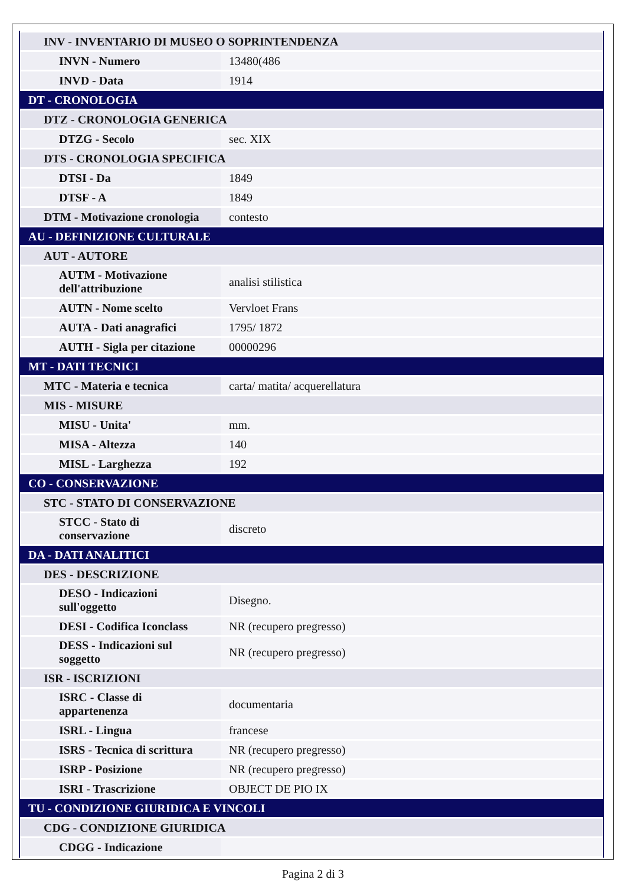| INV - INVENTARIO DI MUSEO O SOPRINTENDENZA | |
| INVN - Numero | 13480(486 |
| INVD - Data | 1914 |
| DT - CRONOLOGIA | |
| DTZ - CRONOLOGIA GENERICA | |
| DTZG - Secolo | sec. XIX |
| DTS - CRONOLOGIA SPECIFICA | |
| DTSI - Da | 1849 |
| DTSF - A | 1849 |
| DTM - Motivazione cronologia | contesto |
| AU - DEFINIZIONE CULTURALE | |
| AUT - AUTORE | |
| AUTM - Motivazione dell'attribuzione | analisi stilistica |
| AUTN - Nome scelto | Vervloet Frans |
| AUTA - Dati anagrafici | 1795/ 1872 |
| AUTH - Sigla per citazione | 00000296 |
| MT - DATI TECNICI | |
| MTC - Materia e tecnica | carta/ matita/ acquerellatura |
| MIS - MISURE | |
| MISU - Unita' | mm. |
| MISA - Altezza | 140 |
| MISL - Larghezza | 192 |
| CO - CONSERVAZIONE | |
| STC - STATO DI CONSERVAZIONE | |
| STCC - Stato di conservazione | discreto |
| DA - DATI ANALITICI | |
| DES - DESCRIZIONE | |
| DESO - Indicazioni sull'oggetto | Disegno. |
| DESI - Codifica Iconclass | NR (recupero pregresso) |
| DESS - Indicazioni sul soggetto | NR (recupero pregresso) |
| ISR - ISCRIZIONI | |
| ISRC - Classe di appartenenza | documentaria |
| ISRL - Lingua | francese |
| ISRS - Tecnica di scrittura | NR (recupero pregresso) |
| ISRP - Posizione | NR (recupero pregresso) |
| ISRI - Trascrizione | OBJECT DE PIO IX |
| TU - CONDIZIONE GIURIDICA E VINCOLI | |
| CDG - CONDIZIONE GIURIDICA | |
| CDGG - Indicazione | |
Pagina 2 di 3